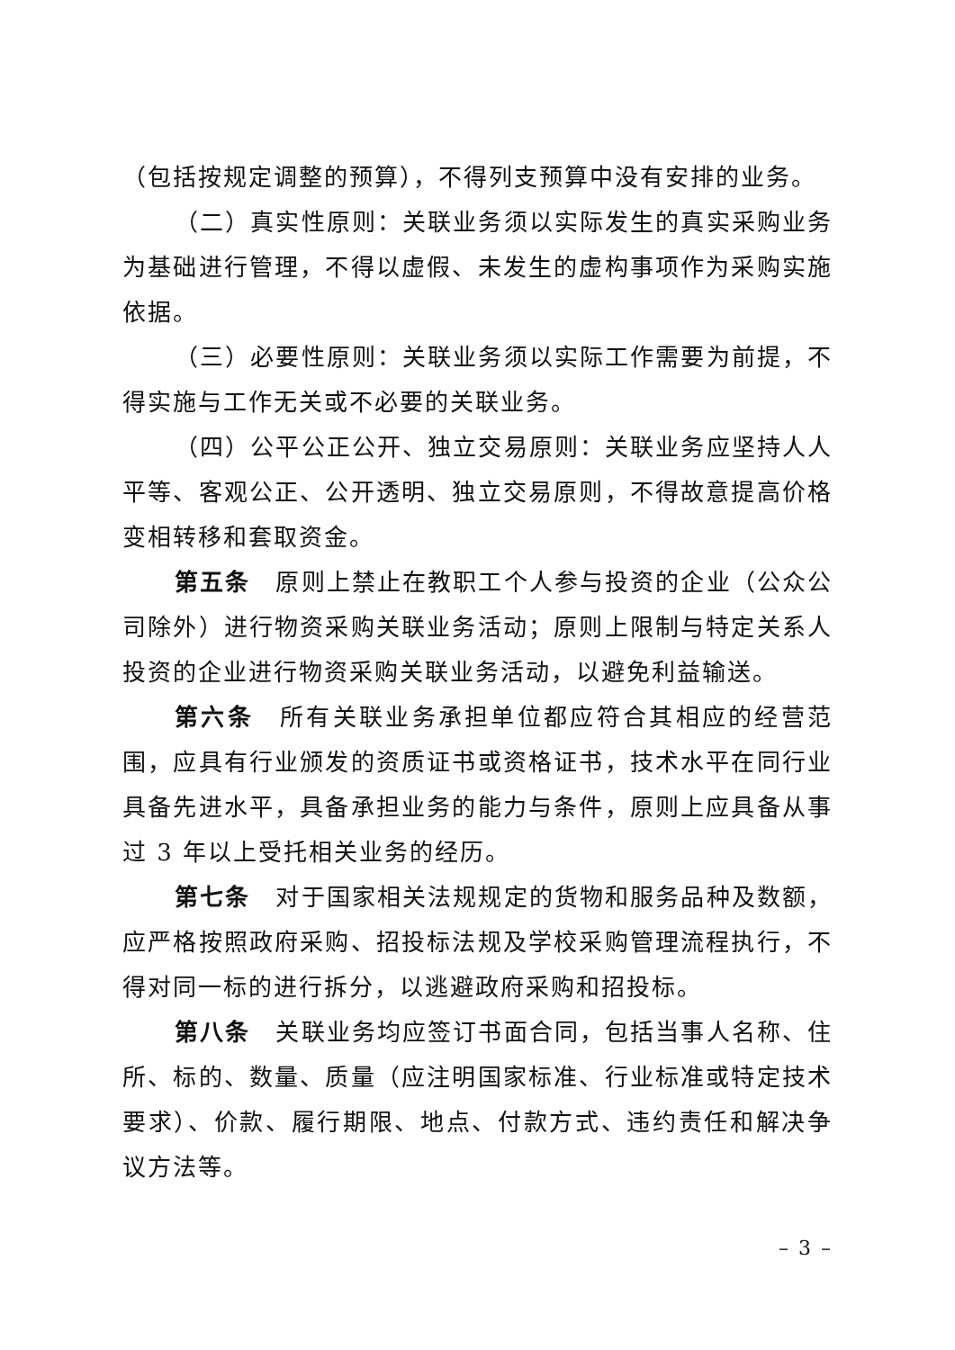（包括按规定调整的预算），不得列支预算中没有安排的业务。
（二）真实性原则：关联业务须以实际发生的真实采购业务为基础进行管理，不得以虚假、未发生的虚构事项作为采购实施依据。
（三）必要性原则：关联业务须以实际工作需要为前提，不得实施与工作无关或不必要的关联业务。
（四）公平公正公开、独立交易原则：关联业务应坚持人人平等、客观公正、公开透明、独立交易原则，不得故意提高价格变相转移和套取资金。
第五条　原则上禁止在教职工个人参与投资的企业（公众公司除外）进行物资采购关联业务活动；原则上限制与特定关系人投资的企业进行物资采购关联业务活动，以避免利益输送。
第六条　所有关联业务承担单位都应符合其相应的经营范围，应具有行业颁发的资质证书或资格证书，技术水平在同行业具备先进水平，具备承担业务的能力与条件，原则上应具备从事过 3 年以上受托相关业务的经历。
第七条　对于国家相关法规规定的货物和服务品种及数额，应严格按照政府采购、招投标法规及学校采购管理流程执行，不得对同一标的进行拆分，以逃避政府采购和招投标。
第八条　关联业务均应签订书面合同，包括当事人名称、住所、标的、数量、质量（应注明国家标准、行业标准或特定技术要求）、价款、履行期限、地点、付款方式、违约责任和解决争议方法等。
– 3 –